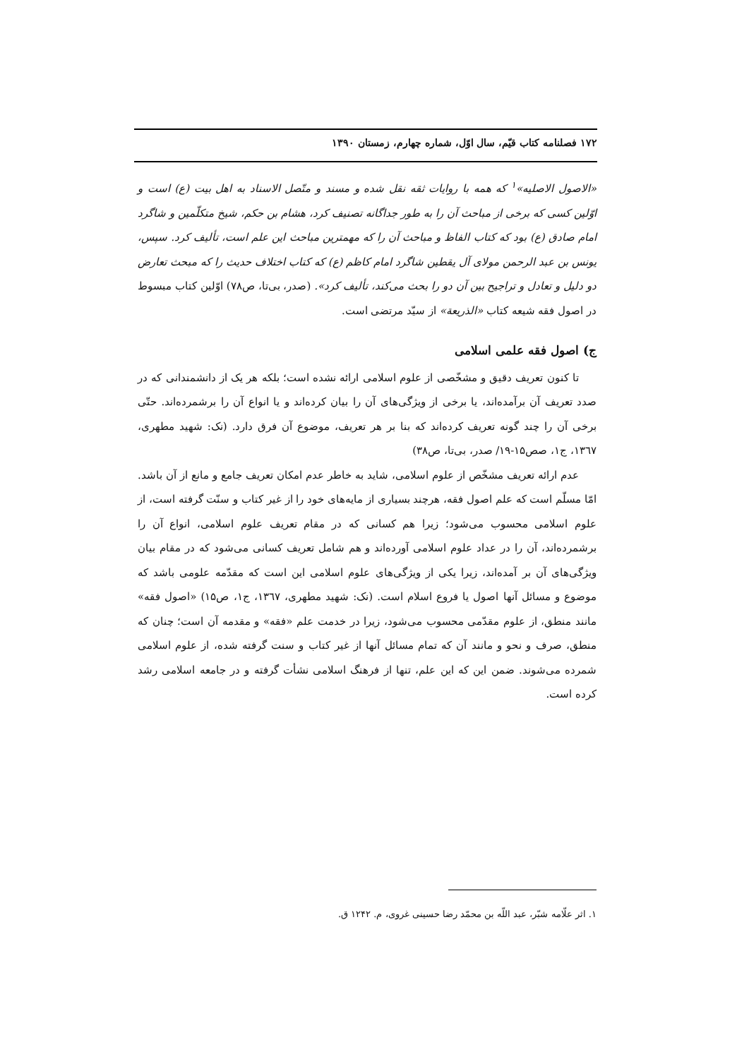۱۷۲ فصلنامه کتاب قیّم، سال اوّل، شماره چهارم، زمستان ۱۳۹۰
«الاصول الاصلیه»<sup>۱</sup> که همه با روایات ثقه نقل شده و مسند و متّصل الاسناد به اهل بیت (ع) است و اوّلین کسی که برخی از مباحث آن را به طور جداگانه تصنیف کرد، هشام بن حکم، شیخ متکلّمین و شاگرد امام صادق (ع) بود که کتاب الفاظ و مباحث آن را که مهمترین مباحث این علم است، تألیف کرد. سپس، یونس بن عبد الرحمن مولای آل یقطین شاگرد امام کاظم (ع) که کتاب اختلاف حدیث را که مبحث تعارض دو دلیل و تعادل و تراجیح بین آن دو را بحث می‌کند، تألیف کرد». (صدر، بی‌تا، ص۷۸) اوّلین کتاب مبسوط در اصول فقه شیعه کتاب «الذریعة» از سیّد مرتضی است.
ج) اصول فقه علمی اسلامی
تا کنون تعریف دقیق و مشخّصی از علوم اسلامی ارائه نشده است؛ بلکه هر یک از دانشمندانی که در صدد تعریف آن برآمده‌اند، یا برخی از ویژگی‌های آن را بیان کرده‌اند و یا انواع آن را برشمرده‌اند. حتّی برخی آن را چند گونه تعریف کرده‌اند که بنا بر هر تعریف، موضوع آن فرق دارد. (نک: شهید مطهری، ۱۳٦۷، ج۱، صص۱۵-۱۹/ صدر، بی‌تا، ص۳۸)
عدم ارائه تعریف مشخّص از علوم اسلامی، شاید به خاطر عدم امکان تعریف جامع و مانع از آن باشد. امّا مسلّم است که علم اصول فقه، هرچند بسیاری از مایه‌های خود را از غیر کتاب و سنّت گرفته است، از علوم اسلامی محسوب می‌شود؛ زیرا هم کسانی که در مقام تعریف علوم اسلامی، انواع آن را برشمرده‌اند، آن را در عداد علوم اسلامی آورده‌اند و هم شامل تعریف کسانی می‌شود که در مقام بیان ویژگی‌های آن بر آمده‌اند، زیرا یکی از ویژگی‌های علوم اسلامی این است که مقدّمه علومی باشد که موضوع و مسائل آنها اصول یا فروع اسلام است. (نک: شهید مطهری، ۱۳٦۷، ج۱، ص۱۵) «اصول فقه» مانند منطق، از علوم مقدّمی محسوب می‌شود، زیرا در خدمت علم «فقه» و مقدمه آن است؛ چنان که منطق، صرف و نحو و مانند آن که تمام مسائل آنها از غیر کتاب و سنت گرفته شده، از علوم اسلامی شمرده می‌شوند. ضمن این که این علم، تنها از فرهنگ اسلامی نشأت گرفته و در جامعه اسلامی رشد کرده است.
۱. اثر علّامه شبّر، عبد اللّه بن محمّد رضا حسینی غروی، م. ۱۲۴۲ ق.